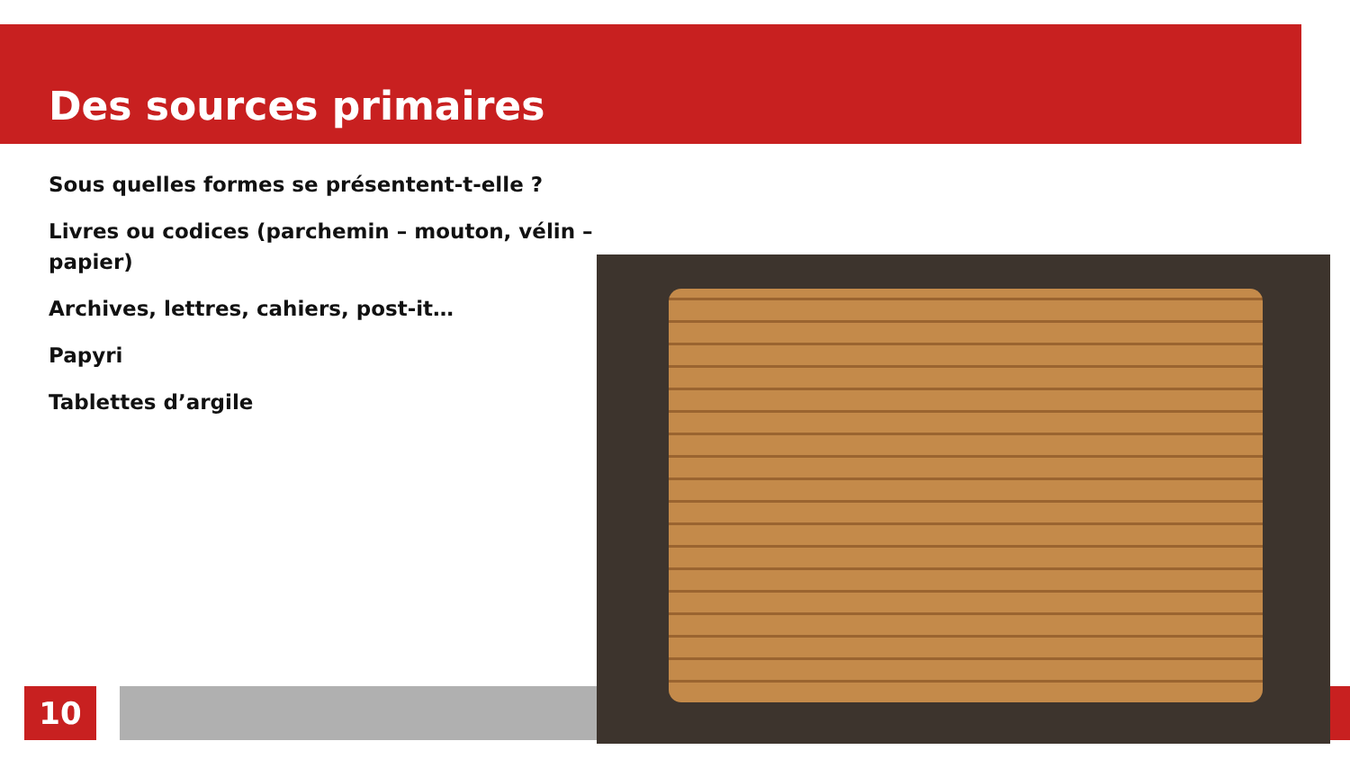Des sources primaires
Sous quelles formes se présentent-t-elle ?
Livres ou codices (parchemin – mouton, vélin – papier)
Archives, lettres, cahiers, post-it…
Papyri
Tablettes d’argile
10